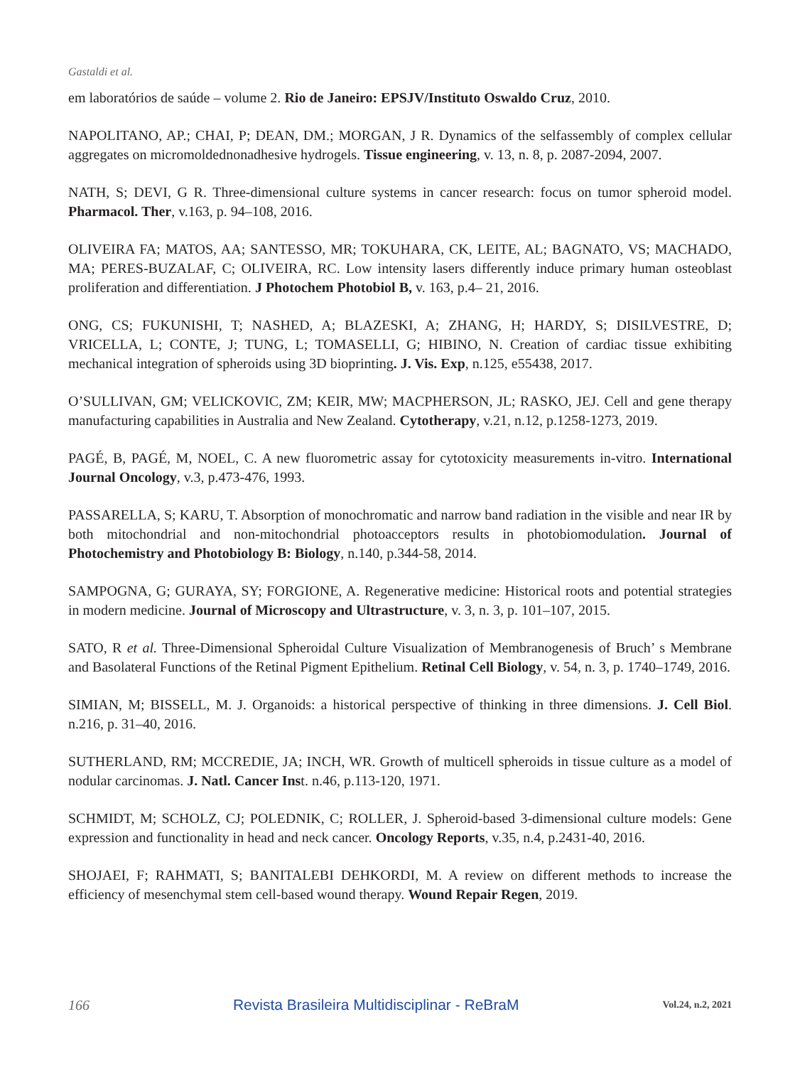Gastaldi et al.
em laboratórios de saúde – volume 2. Rio de Janeiro: EPSJV/Instituto Oswaldo Cruz, 2010.
NAPOLITANO, AP.; CHAI, P; DEAN, DM.; MORGAN, J R. Dynamics of the selfassembly of complex cellular aggregates on micromoldednonadhesive hydrogels. Tissue engineering, v. 13, n. 8, p. 2087-2094, 2007.
NATH, S; DEVI, G R. Three-dimensional culture systems in cancer research: focus on tumor spheroid model. Pharmacol. Ther, v.163, p. 94–108, 2016.
OLIVEIRA FA; MATOS, AA; SANTESSO, MR; TOKUHARA, CK, LEITE, AL; BAGNATO, VS; MACHADO, MA; PERES-BUZALAF, C; OLIVEIRA, RC. Low intensity lasers differently induce primary human osteoblast proliferation and differentiation. J Photochem Photobiol B, v. 163, p.4– 21, 2016.
ONG, CS; FUKUNISHI, T; NASHED, A; BLAZESKI, A; ZHANG, H; HARDY, S; DISILVESTRE, D; VRICELLA, L; CONTE, J; TUNG, L; TOMASELLI, G; HIBINO, N. Creation of cardiac tissue exhibiting mechanical integration of spheroids using 3D bioprinting. J. Vis. Exp, n.125, e55438, 2017.
O’SULLIVAN, GM; VELICKOVIC, ZM; KEIR, MW; MACPHERSON, JL; RASKO, JEJ. Cell and gene therapy manufacturing capabilities in Australia and New Zealand. Cytotherapy, v.21, n.12, p.1258-1273, 2019.
PAGÉ, B, PAGÉ, M, NOEL, C. A new fluorometric assay for cytotoxicity measurements in-vitro. International Journal Oncology, v.3, p.473-476, 1993.
PASSARELLA, S; KARU, T. Absorption of monochromatic and narrow band radiation in the visible and near IR by both mitochondrial and non-mitochondrial photoacceptors results in photobiomodulation. Journal of Photochemistry and Photobiology B: Biology, n.140, p.344-58, 2014.
SAMPOGNA, G; GURAYA, SY; FORGIONE, A. Regenerative medicine: Historical roots and potential strategies in modern medicine. Journal of Microscopy and Ultrastructure, v. 3, n. 3, p. 101–107, 2015.
SATO, R et al. Three-Dimensional Spheroidal Culture Visualization of Membranogenesis of Bruch’ s Membrane and Basolateral Functions of the Retinal Pigment Epithelium. Retinal Cell Biology, v. 54, n. 3, p. 1740–1749, 2016.
SIMIAN, M; BISSELL, M. J. Organoids: a historical perspective of thinking in three dimensions. J. Cell Biol. n.216, p. 31–40, 2016.
SUTHERLAND, RM; MCCREDIE, JA; INCH, WR. Growth of multicell spheroids in tissue culture as a model of nodular carcinomas. J. Natl. Cancer Inst. n.46, p.113-120, 1971.
SCHMIDT, M; SCHOLZ, CJ; POLEDNIK, C; ROLLER, J. Spheroid-based 3-dimensional culture models: Gene expression and functionality in head and neck cancer. Oncology Reports, v.35, n.4, p.2431-40, 2016.
SHOJAEI, F; RAHMATI, S; BANITALEBI DEHKORDI, M. A review on different methods to increase the efficiency of mesenchymal stem cell-based wound therapy. Wound Repair Regen, 2019.
166 Revista Brasileira Multidisciplinar - ReBraM Vol.24, n.2, 2021